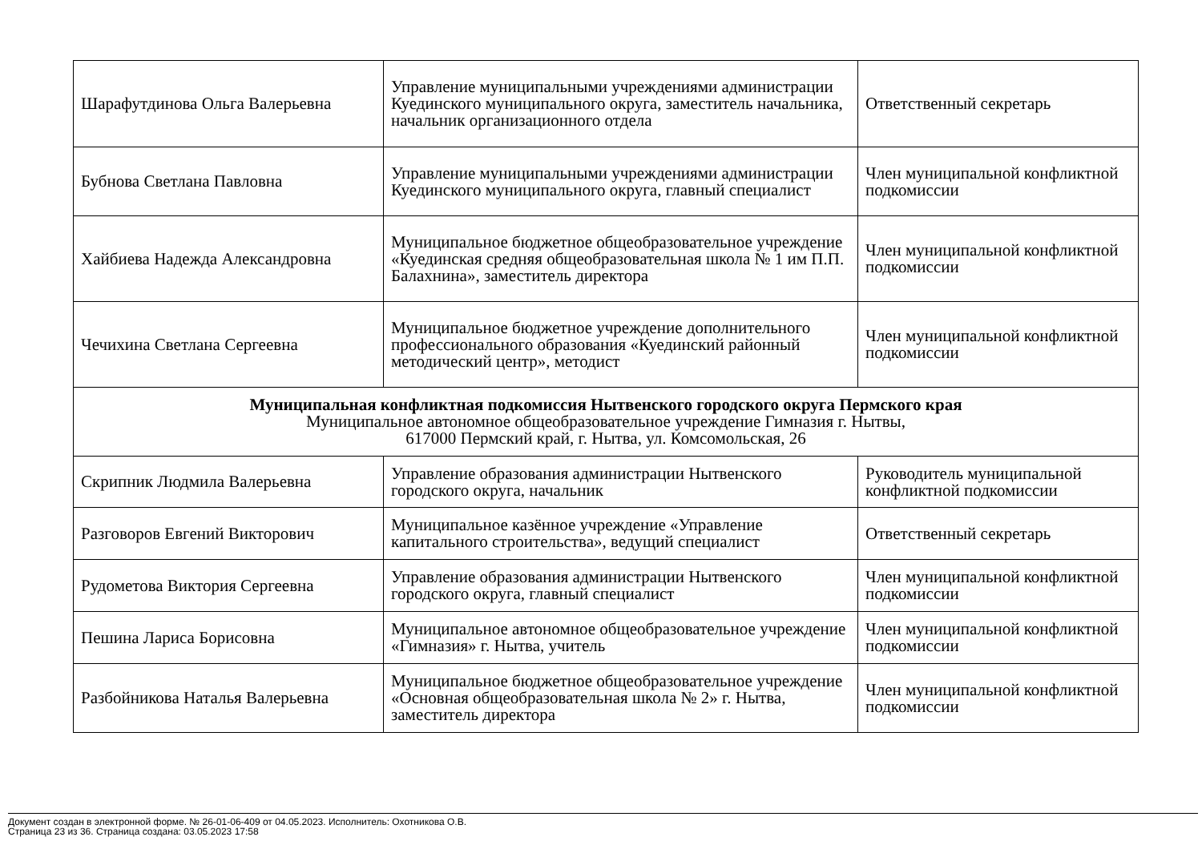| Шарафутдинова Ольга Валерьевна | Управление муниципальными учреждениями администрации Куединского муниципального округа, заместитель начальника, начальник организационного отдела | Ответственный секретарь |
| Бубнова Светлана Павловна | Управление муниципальными учреждениями администрации Куединского муниципального округа, главный специалист | Член муниципальной конфликтной подкомиссии |
| Хайбиева Надежда Александровна | Муниципальное бюджетное общеобразовательное учреждение «Куединская средняя общеобразовательная школа № 1 им П.П. Балахнина», заместитель директора | Член муниципальной конфликтной подкомиссии |
| Чечихина Светлана Сергеевна | Муниципальное бюджетное учреждение дополнительного профессионального образования «Куединский районный методический центр», методист | Член муниципальной конфликтной подкомиссии |
| Муниципальная конфликтная подкомиссия Нытвенского городского округа Пермского края Муниципальное автономное общеобразовательное учреждение Гимназия г. Нытвы, 617000 Пермский край, г. Нытва, ул. Комсомольская, 26 | | |
| Скрипник Людмила Валерьевна | Управление образования администрации Нытвенского городского округа, начальник | Руководитель муниципальной конфликтной подкомиссии |
| Разговоров Евгений Викторович | Муниципальное казённое учреждение «Управление капитального строительства», ведущий специалист | Ответственный секретарь |
| Рудометова Виктория Сергеевна | Управление образования администрации Нытвенского городского округа, главный специалист | Член муниципальной конфликтной подкомиссии |
| Пешина Лариса Борисовна | Муниципальное автономное общеобразовательное учреждение «Гимназия» г. Нытва, учитель | Член муниципальной конфликтной подкомиссии |
| Разбойникова Наталья Валерьевна | Муниципальное бюджетное общеобразовательное учреждение «Основная общеобразовательная школа № 2» г. Нытва, заместитель директора | Член муниципальной конфликтной подкомиссии |
Документ создан в электронной форме. № 26-01-06-409 от 04.05.2023. Исполнитель: Охотникова О.В.
Страница 23 из 36. Страница создана: 03.05.2023 17:58